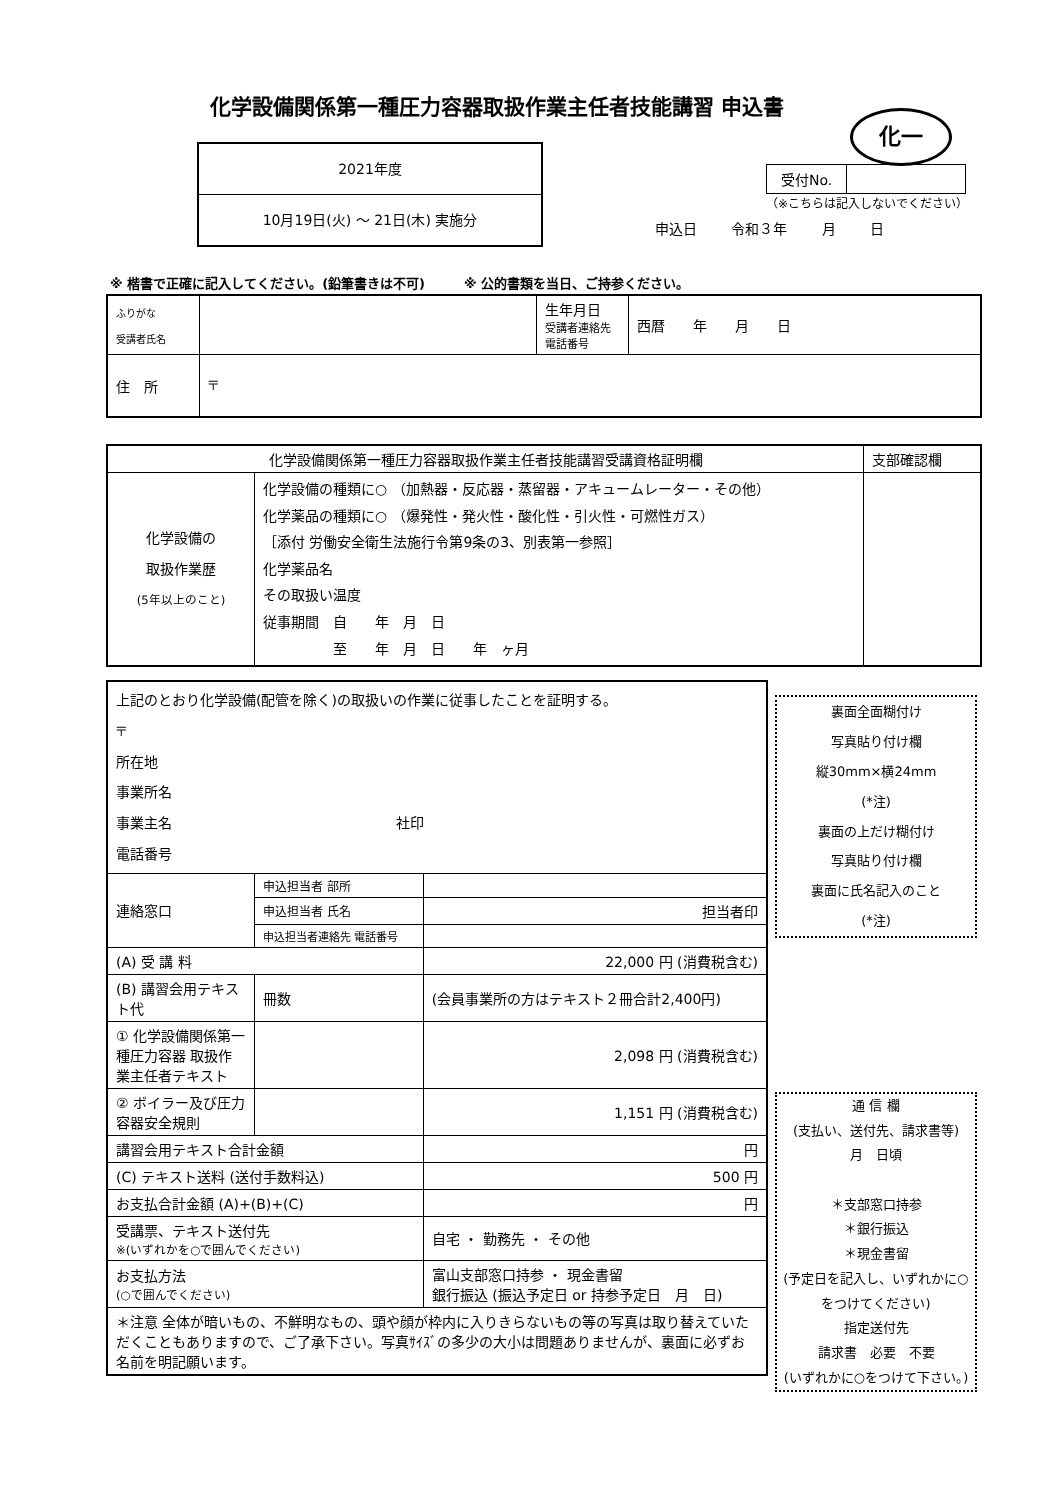化学設備関係第一種圧力容器取扱作業主任者技能講習 申込書
化一
2021年度
10月19日(火) ～ 21日(木) 実施分
| 受付No. | |
（※こちらは記入しないでください）
申込日 令和３年 月 日
※ 楷書で正確に記入してください。(鉛筆書きは不可)　　　※ 公的書類を当日、ご持参ください。
| ふりがな 受講者氏名 | | 生年月日 受講者連絡先 電話番号 | 西暦 年 月 日 |
| 住 所 | 〒 | | |
| 化学設備関係第一種圧力容器取扱作業主任者技能講習受講資格証明欄 | | 支部確認欄 |
| 化学設備の 取扱作業歴 (5年以上のこと) | 化学設備の種類に○ （加熱器・反応器・蒸留器・アキュームレーター・その他） 化学薬品の種類に○ （爆発性・発火性・酸化性・引火性・可燃性ガス） ［添付 労働安全衛生法施行令第9条の3、別表第一参照］ 化学薬品名 その取扱い温度 従事期間 自 年 月 日 至 年 月 日 年 ヶ月 | |
| 上記のとおり化学設備(配管を除く)の取扱いの作業に従事したことを証明する。 〒 所在地 事業所名 事業主名 社印 電話番号 | | |
| 連絡窓口 | 申込担当者 部所 | |
| | 申込担当者 氏名 | 担当者印 |
| | 申込担当者連絡先 電話番号 | |
| (A) 受 講 料 | | 22,000 円 (消費税含む) |
| (B) 講習会用テキスト代 | 冊数 | (会員事業所の方はテキスト２冊合計2,400円) |
| ① 化学設備関係第一種圧力容器 取扱作業主任者テキスト | | 2,098 円 (消費税含む) |
| ② ボイラー及び圧力容器安全規則 | | 1,151 円 (消費税含む) |
| 講習会用テキスト合計金額 | | 円 |
| (C) テキスト送料 (送付手数料込) | | 500 円 |
| お支払合計金額 (A)+(B)+(C) | | 円 |
| 受講票、テキスト送付先 ※(いずれかを○で囲んでください) | | 自宅 ・ 勤務先 ・ その他 |
| お支払方法 (○で囲んでください) | | 富山支部窓口持参 ・ 現金書留 銀行振込 (振込予定日 or 持参予定日 月 日) |
| ＊注意 全体が暗いもの、不鮮明なもの、頭や顔が枠内に入りきらないもの等の写真は取り替えていただくこともありますので、ご了承下さい。写真ｻｲｽﾞの多少の大小は問題ありませんが、裏面に必ずお名前を明記願います。 | | |
裏面全面糊付け
写真貼り付け欄
縦30mm×横24mm
(*注)
裏面の上だけ糊付け
写真貼り付け欄
裏面に氏名記入のこと
(*注)
通 信 欄
(支払い、送付先、請求書等)
月　日頃
＊支部窓口持参
＊銀行振込
＊現金書留
(予定日を記入し、いずれかに○をつけてください)
指定送付先
請求書　必要　不要
(いずれかに○をつけて下さい。)